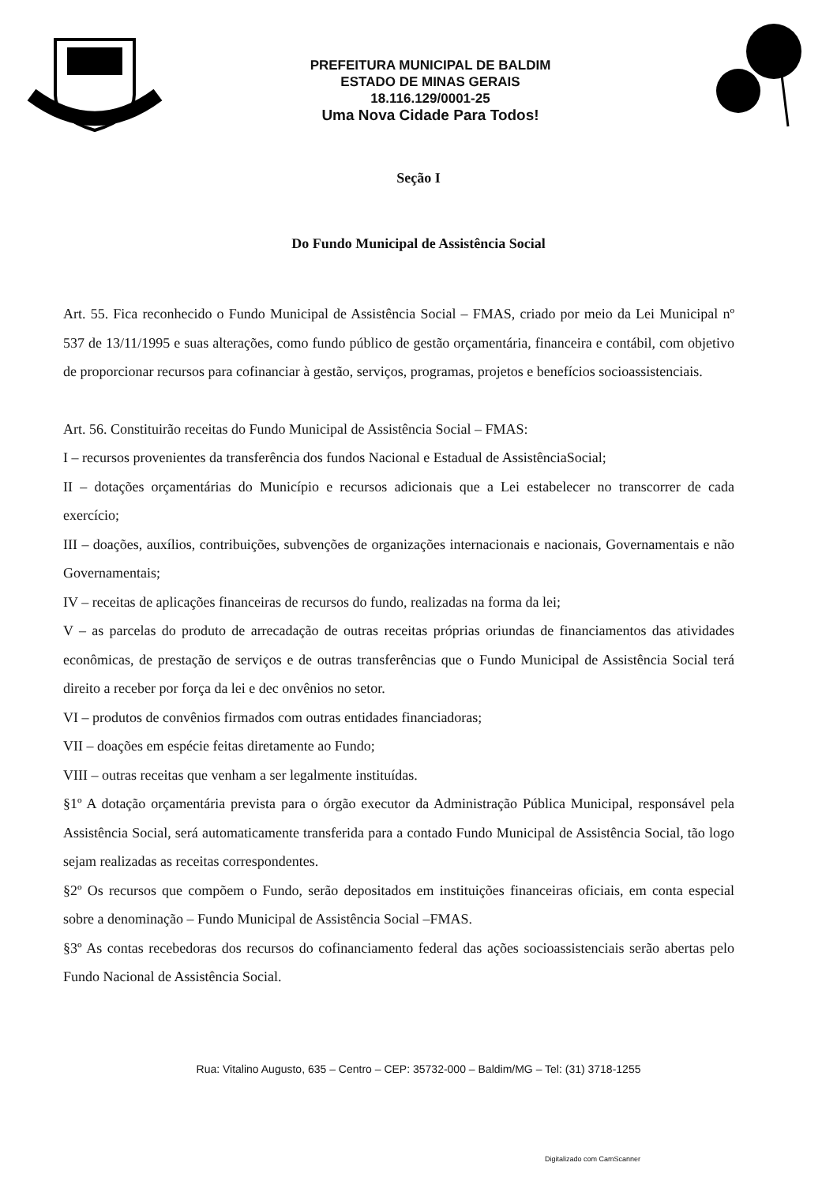PREFEITURA MUNICIPAL DE BALDIM
ESTADO DE MINAS GERAIS
18.116.129/0001-25
Uma Nova Cidade Para Todos!
Seção I
Do Fundo Municipal de Assistência Social
Art. 55. Fica reconhecido o Fundo Municipal de Assistência Social – FMAS, criado por meio da Lei Municipal nº 537 de 13/11/1995 e suas alterações, como fundo público de gestão orçamentária, financeira e contábil, com objetivo de proporcionar recursos para cofinanciar à gestão, serviços, programas, projetos e benefícios socioassistenciais.
Art. 56. Constituirão receitas do Fundo Municipal de Assistência Social – FMAS:
I – recursos provenientes da transferência dos fundos Nacional e Estadual de AssistênciaSocial;
II – dotações orçamentárias do Município e recursos adicionais que a Lei estabelecer no transcorrer de cada exercício;
III – doações, auxílios, contribuições, subvenções de organizações internacionais e nacionais, Governamentais e não Governamentais;
IV – receitas de aplicações financeiras de recursos do fundo, realizadas na forma da lei;
V – as parcelas do produto de arrecadação de outras receitas próprias oriundas de financiamentos das atividades econômicas, de prestação de serviços e de outras transferências que o Fundo Municipal de Assistência Social terá direito a receber por força da lei e dec onvênios no setor.
VI – produtos de convênios firmados com outras entidades financiadoras;
VII – doações em espécie feitas diretamente ao Fundo;
VIII – outras receitas que venham a ser legalmente instituídas.
§1º A dotação orçamentária prevista para o órgão executor da Administração Pública Municipal, responsável pela Assistência Social, será automaticamente transferida para a contado Fundo Municipal de Assistência Social, tão logo sejam realizadas as receitas correspondentes.
§2º Os recursos que compõem o Fundo, serão depositados em instituições financeiras oficiais, em conta especial sobre a denominação – Fundo Municipal de Assistência Social –FMAS.
§3º As contas recebedoras dos recursos do cofinanciamento federal das ações socioassistenciais serão abertas pelo Fundo Nacional de Assistência Social.
Rua: Vitalino Augusto, 635 – Centro – CEP: 35732-000 – Baldim/MG – Tel: (31) 3718-1255
Digitalizado com CamScanner